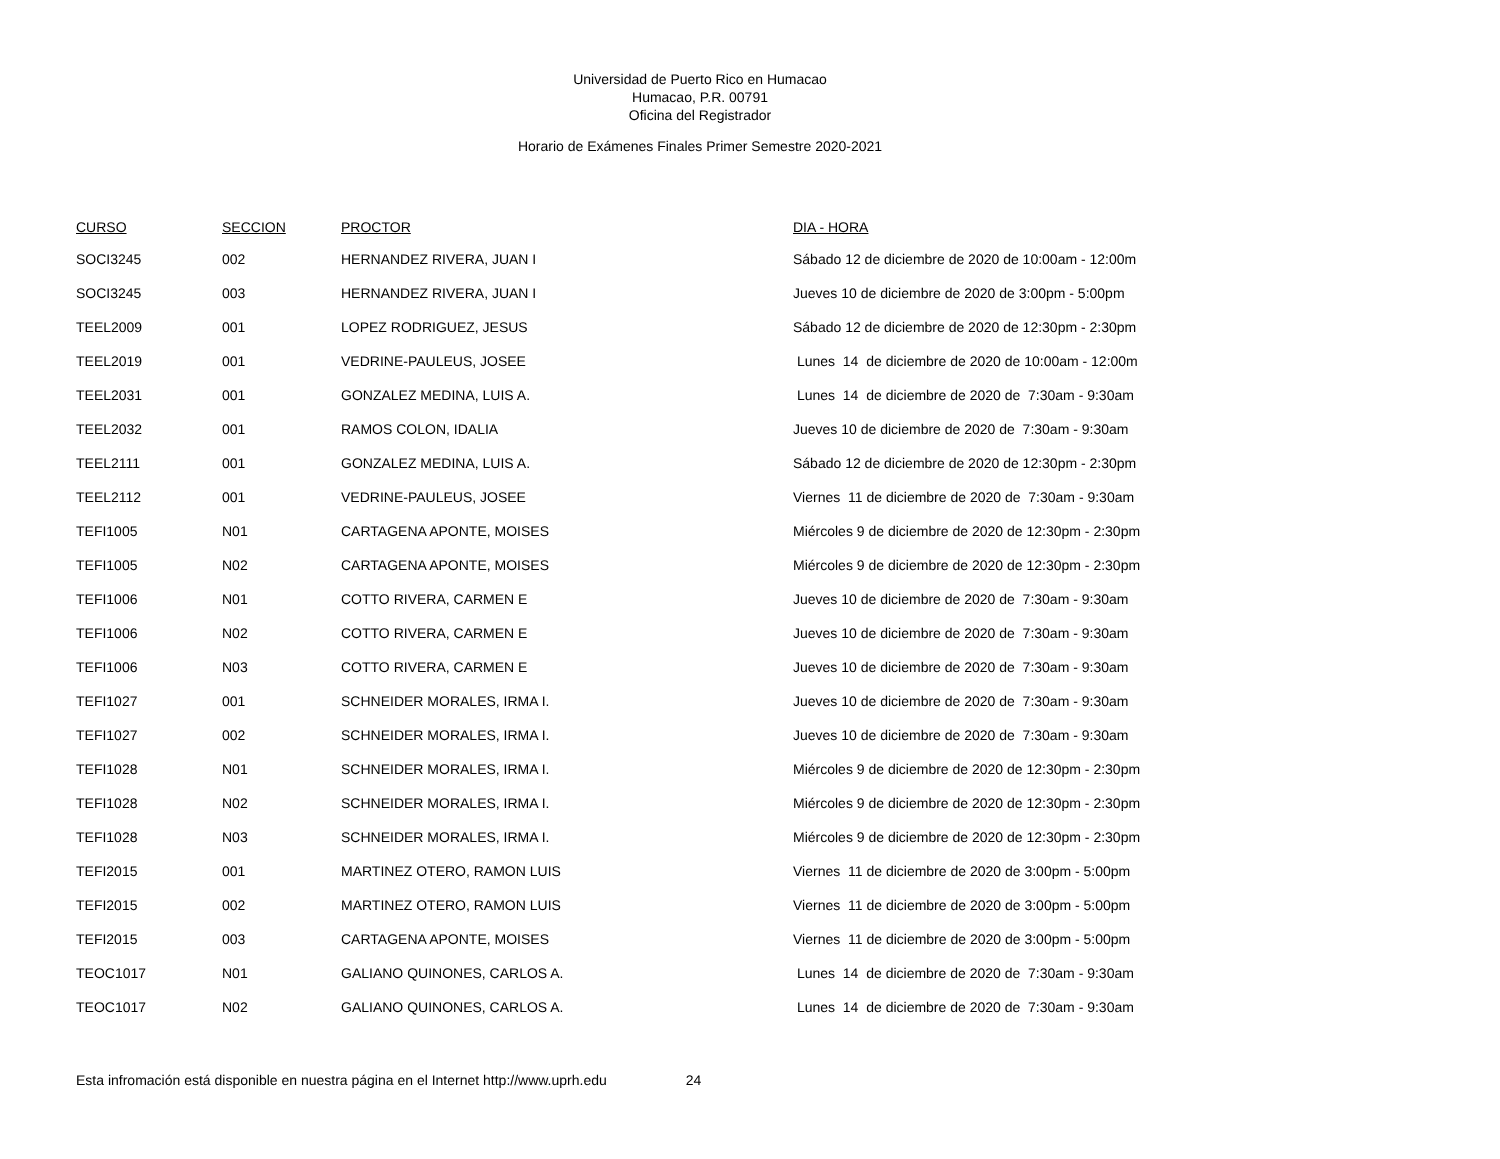Universidad de Puerto Rico en Humacao
Humacao, P.R. 00791
Oficina del Registrador
Horario de Exámenes Finales Primer Semestre 2020-2021
| CURSO | SECCION | PROCTOR | DIA - HORA |
| --- | --- | --- | --- |
| SOCI3245 | 002 | HERNANDEZ RIVERA, JUAN I | Sábado 12 de diciembre de 2020 de 10:00am - 12:00m |
| SOCI3245 | 003 | HERNANDEZ RIVERA, JUAN I | Jueves 10 de diciembre de 2020 de 3:00pm - 5:00pm |
| TEEL2009 | 001 | LOPEZ RODRIGUEZ, JESUS | Sábado 12 de diciembre de 2020 de 12:30pm - 2:30pm |
| TEEL2019 | 001 | VEDRINE-PAULEUS, JOSEE | Lunes 14 de diciembre de 2020 de 10:00am - 12:00m |
| TEEL2031 | 001 | GONZALEZ MEDINA, LUIS A. | Lunes 14 de diciembre de 2020 de 7:30am - 9:30am |
| TEEL2032 | 001 | RAMOS COLON, IDALIA | Jueves 10 de diciembre de 2020 de 7:30am - 9:30am |
| TEEL2111 | 001 | GONZALEZ MEDINA, LUIS A. | Sábado 12 de diciembre de 2020 de 12:30pm - 2:30pm |
| TEEL2112 | 001 | VEDRINE-PAULEUS, JOSEE | Viernes 11 de diciembre de 2020 de 7:30am - 9:30am |
| TEFI1005 | N01 | CARTAGENA APONTE, MOISES | Miércoles 9 de diciembre de 2020 de 12:30pm - 2:30pm |
| TEFI1005 | N02 | CARTAGENA APONTE, MOISES | Miércoles 9 de diciembre de 2020 de 12:30pm - 2:30pm |
| TEFI1006 | N01 | COTTO RIVERA, CARMEN E | Jueves 10 de diciembre de 2020 de 7:30am - 9:30am |
| TEFI1006 | N02 | COTTO RIVERA, CARMEN E | Jueves 10 de diciembre de 2020 de 7:30am - 9:30am |
| TEFI1006 | N03 | COTTO RIVERA, CARMEN E | Jueves 10 de diciembre de 2020 de 7:30am - 9:30am |
| TEFI1027 | 001 | SCHNEIDER MORALES, IRMA I. | Jueves 10 de diciembre de 2020 de 7:30am - 9:30am |
| TEFI1027 | 002 | SCHNEIDER MORALES, IRMA I. | Jueves 10 de diciembre de 2020 de 7:30am - 9:30am |
| TEFI1028 | N01 | SCHNEIDER MORALES, IRMA I. | Miércoles 9 de diciembre de 2020 de 12:30pm - 2:30pm |
| TEFI1028 | N02 | SCHNEIDER MORALES, IRMA I. | Miércoles 9 de diciembre de 2020 de 12:30pm - 2:30pm |
| TEFI1028 | N03 | SCHNEIDER MORALES, IRMA I. | Miércoles 9 de diciembre de 2020 de 12:30pm - 2:30pm |
| TEFI2015 | 001 | MARTINEZ OTERO, RAMON LUIS | Viernes 11 de diciembre de 2020 de 3:00pm - 5:00pm |
| TEFI2015 | 002 | MARTINEZ OTERO, RAMON LUIS | Viernes 11 de diciembre de 2020 de 3:00pm - 5:00pm |
| TEFI2015 | 003 | CARTAGENA APONTE, MOISES | Viernes 11 de diciembre de 2020 de 3:00pm - 5:00pm |
| TEOC1017 | N01 | GALIANO QUINONES, CARLOS A. | Lunes 14 de diciembre de 2020 de 7:30am - 9:30am |
| TEOC1017 | N02 | GALIANO QUINONES, CARLOS A. | Lunes 14 de diciembre de 2020 de 7:30am - 9:30am |
Esta infromación está disponible en nuestra página en el Internet http://www.uprh.edu 24